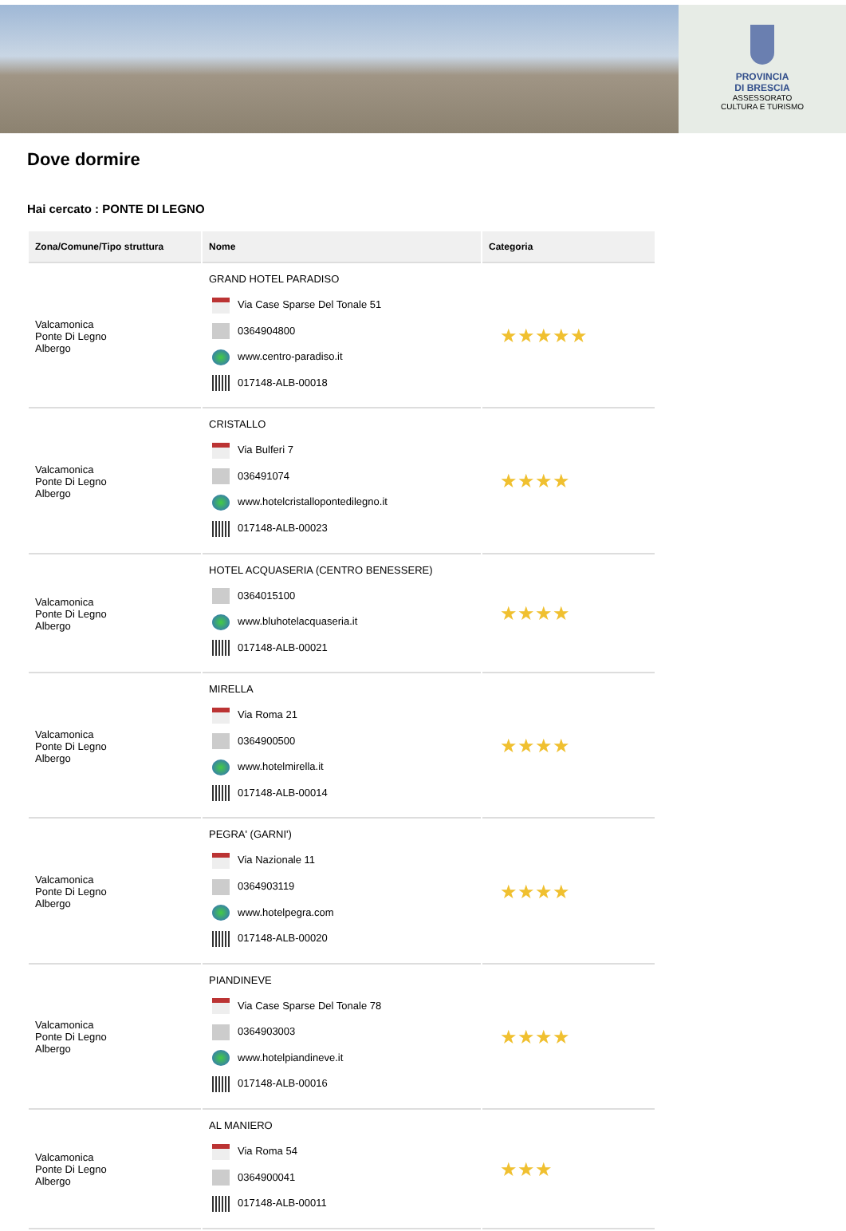PROVINCIA
DI BRESCIA
ASSESSORATO
CULTURA E TURISMO
Dove dormire
Hai cercato : PONTE DI LEGNO
| Zona/Comune/Tipo struttura | Nome | Categoria |
| --- | --- | --- |
| Valcamonica Ponte Di Legno Albergo | GRAND HOTEL PARADISO Via Case Sparse Del Tonale 51 0364904800 www.centro-paradiso.it 017148-ALB-00018 | ★★★★★ |
| Valcamonica Ponte Di Legno Albergo | CRISTALLO Via Bulferi 7 036491074 www.hotelcristallopontedilegno.it 017148-ALB-00023 | ★★★★ |
| Valcamonica Ponte Di Legno Albergo | HOTEL ACQUASERIA (CENTRO BENESSERE) 0364015100 www.bluhotelacquaseria.it 017148-ALB-00021 | ★★★★ |
| Valcamonica Ponte Di Legno Albergo | MIRELLA Via Roma 21 0364900500 www.hotelmirella.it 017148-ALB-00014 | ★★★★ |
| Valcamonica Ponte Di Legno Albergo | PEGRA' (GARNI') Via Nazionale 11 0364903119 www.hotelpegra.com 017148-ALB-00020 | ★★★★ |
| Valcamonica Ponte Di Legno Albergo | PIANDINEVE Via Case Sparse Del Tonale 78 0364903003 www.hotelpiandineve.it 017148-ALB-00016 | ★★★★ |
| Valcamonica Ponte Di Legno Albergo | AL MANIERO Via Roma 54 0364900041 017148-ALB-00011 | ★★★ |